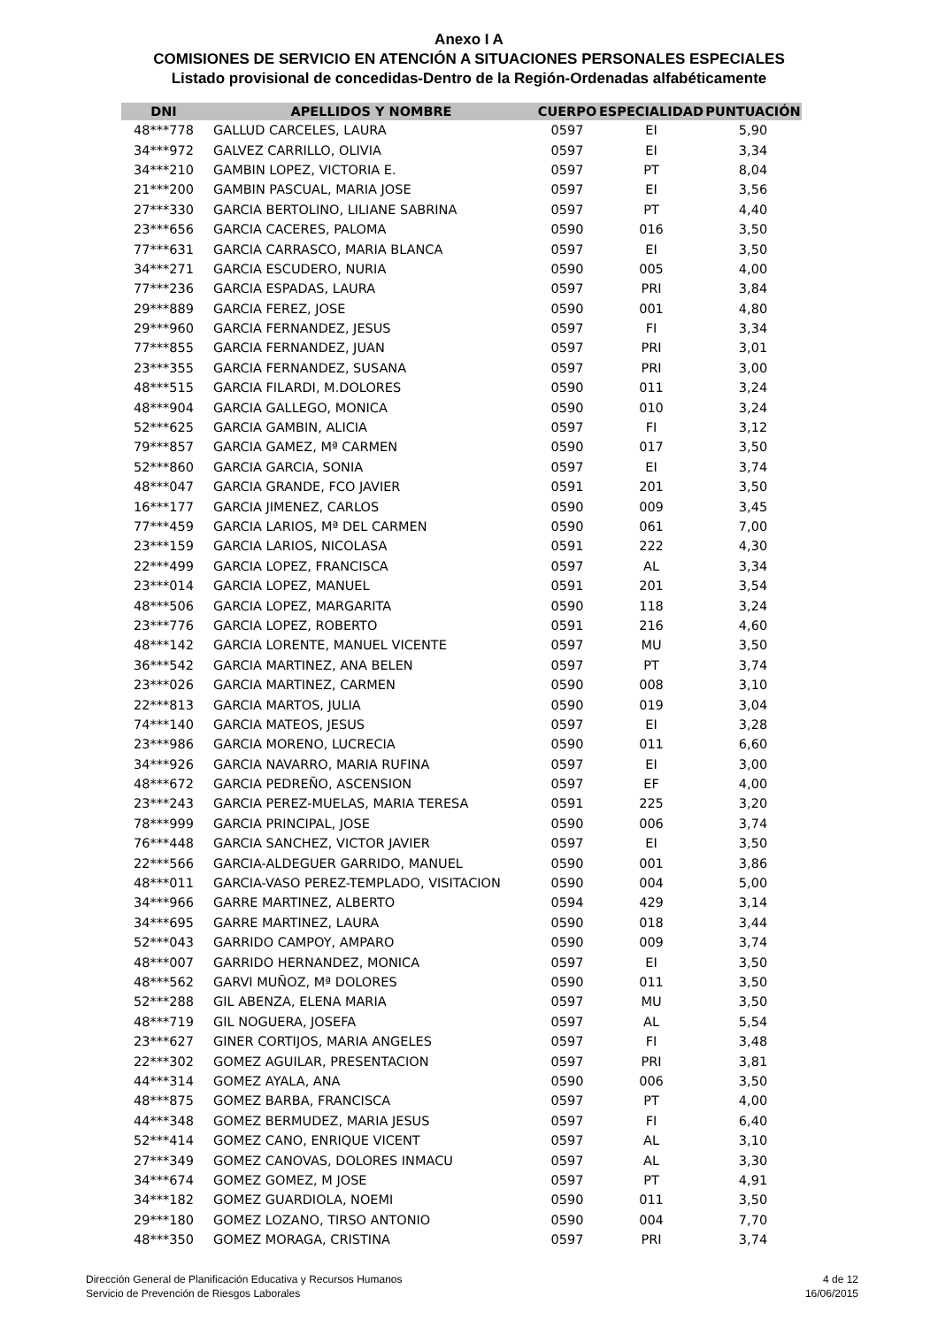Anexo I A
COMISIONES DE SERVICIO EN ATENCIÓN A SITUACIONES PERSONALES ESPECIALES
Listado provisional de concedidas-Dentro de la Región-Ordenadas alfabéticamente
| DNI | APELLIDOS Y NOMBRE | CUERPO | ESPECIALIDAD | PUNTUACIÓN |
| --- | --- | --- | --- | --- |
| 48***778 | GALLUD CARCELES, LAURA | 0597 | EI | 5,90 |
| 34***972 | GALVEZ CARRILLO, OLIVIA | 0597 | EI | 3,34 |
| 34***210 | GAMBIN LOPEZ, VICTORIA E. | 0597 | PT | 8,04 |
| 21***200 | GAMBIN PASCUAL, MARIA JOSE | 0597 | EI | 3,56 |
| 27***330 | GARCIA BERTOLINO, LILIANE SABRINA | 0597 | PT | 4,40 |
| 23***656 | GARCIA CACERES, PALOMA | 0590 | 016 | 3,50 |
| 77***631 | GARCIA CARRASCO, MARIA BLANCA | 0597 | EI | 3,50 |
| 34***271 | GARCIA ESCUDERO, NURIA | 0590 | 005 | 4,00 |
| 77***236 | GARCIA ESPADAS, LAURA | 0597 | PRI | 3,84 |
| 29***889 | GARCIA FEREZ, JOSE | 0590 | 001 | 4,80 |
| 29***960 | GARCIA FERNANDEZ, JESUS | 0597 | FI | 3,34 |
| 77***855 | GARCIA FERNANDEZ, JUAN | 0597 | PRI | 3,01 |
| 23***355 | GARCIA FERNANDEZ, SUSANA | 0597 | PRI | 3,00 |
| 48***515 | GARCIA FILARDI, M.DOLORES | 0590 | 011 | 3,24 |
| 48***904 | GARCIA GALLEGO, MONICA | 0590 | 010 | 3,24 |
| 52***625 | GARCIA GAMBIN, ALICIA | 0597 | FI | 3,12 |
| 79***857 | GARCIA GAMEZ, Mª CARMEN | 0590 | 017 | 3,50 |
| 52***860 | GARCIA GARCIA, SONIA | 0597 | EI | 3,74 |
| 48***047 | GARCIA GRANDE, FCO JAVIER | 0591 | 201 | 3,50 |
| 16***177 | GARCIA JIMENEZ, CARLOS | 0590 | 009 | 3,45 |
| 77***459 | GARCIA LARIOS, Mª DEL CARMEN | 0590 | 061 | 7,00 |
| 23***159 | GARCIA LARIOS, NICOLASA | 0591 | 222 | 4,30 |
| 22***499 | GARCIA LOPEZ, FRANCISCA | 0597 | AL | 3,34 |
| 23***014 | GARCIA LOPEZ, MANUEL | 0591 | 201 | 3,54 |
| 48***506 | GARCIA LOPEZ, MARGARITA | 0590 | 118 | 3,24 |
| 23***776 | GARCIA LOPEZ, ROBERTO | 0591 | 216 | 4,60 |
| 48***142 | GARCIA LORENTE, MANUEL VICENTE | 0597 | MU | 3,50 |
| 36***542 | GARCIA MARTINEZ, ANA BELEN | 0597 | PT | 3,74 |
| 23***026 | GARCIA MARTINEZ, CARMEN | 0590 | 008 | 3,10 |
| 22***813 | GARCIA MARTOS, JULIA | 0590 | 019 | 3,04 |
| 74***140 | GARCIA MATEOS, JESUS | 0597 | EI | 3,28 |
| 23***986 | GARCIA MORENO, LUCRECIA | 0590 | 011 | 6,60 |
| 34***926 | GARCIA NAVARRO, MARIA RUFINA | 0597 | EI | 3,00 |
| 48***672 | GARCIA PEDREÑO, ASCENSION | 0597 | EF | 4,00 |
| 23***243 | GARCIA PEREZ-MUELAS, MARIA TERESA | 0591 | 225 | 3,20 |
| 78***999 | GARCIA PRINCIPAL, JOSE | 0590 | 006 | 3,74 |
| 76***448 | GARCIA SANCHEZ, VICTOR JAVIER | 0597 | EI | 3,50 |
| 22***566 | GARCIA-ALDEGUER GARRIDO, MANUEL | 0590 | 001 | 3,86 |
| 48***011 | GARCIA-VASO PEREZ-TEMPLADO, VISITACION | 0590 | 004 | 5,00 |
| 34***966 | GARRE MARTINEZ, ALBERTO | 0594 | 429 | 3,14 |
| 34***695 | GARRE MARTINEZ, LAURA | 0590 | 018 | 3,44 |
| 52***043 | GARRIDO CAMPOY, AMPARO | 0590 | 009 | 3,74 |
| 48***007 | GARRIDO HERNANDEZ, MONICA | 0597 | EI | 3,50 |
| 48***562 | GARVI MUÑOZ, Mª DOLORES | 0590 | 011 | 3,50 |
| 52***288 | GIL ABENZA, ELENA MARIA | 0597 | MU | 3,50 |
| 48***719 | GIL NOGUERA, JOSEFA | 0597 | AL | 5,54 |
| 23***627 | GINER CORTIJOS, MARIA ANGELES | 0597 | FI | 3,48 |
| 22***302 | GOMEZ AGUILAR, PRESENTACION | 0597 | PRI | 3,81 |
| 44***314 | GOMEZ AYALA, ANA | 0590 | 006 | 3,50 |
| 48***875 | GOMEZ BARBA, FRANCISCA | 0597 | PT | 4,00 |
| 44***348 | GOMEZ BERMUDEZ, MARIA JESUS | 0597 | FI | 6,40 |
| 52***414 | GOMEZ CANO, ENRIQUE VICENT | 0597 | AL | 3,10 |
| 27***349 | GOMEZ CANOVAS, DOLORES INMACU | 0597 | AL | 3,30 |
| 34***674 | GOMEZ GOMEZ, M JOSE | 0597 | PT | 4,91 |
| 34***182 | GOMEZ GUARDIOLA, NOEMI | 0590 | 011 | 3,50 |
| 29***180 | GOMEZ LOZANO, TIRSO ANTONIO | 0590 | 004 | 7,70 |
| 48***350 | GOMEZ MORAGA, CRISTINA | 0597 | PRI | 3,74 |
Dirección General de Planificación Educativa y Recursos Humanos
Servicio de Prevención de Riesgos Laborales
4 de 12
16/06/2015